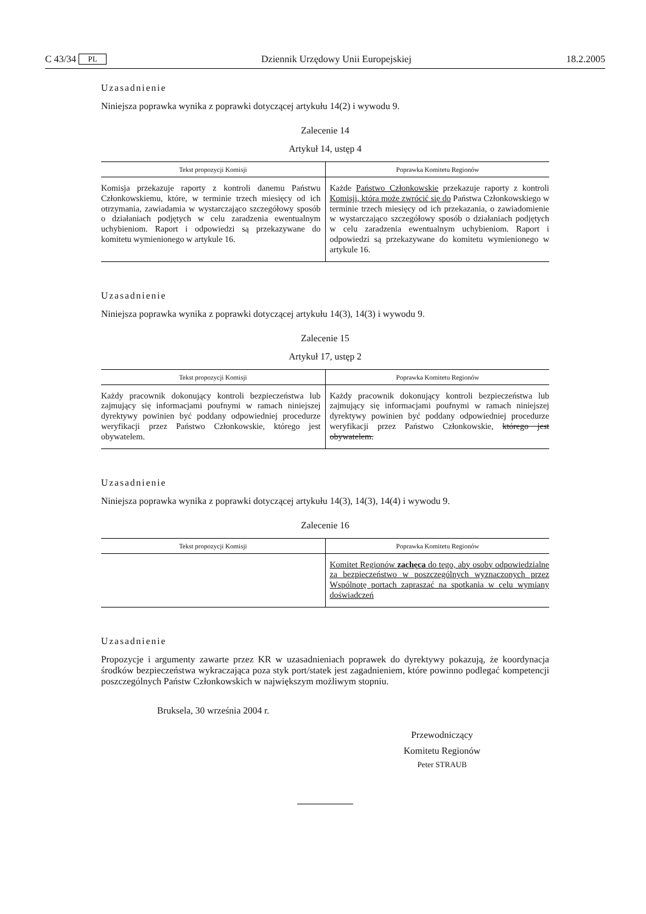C 43/34 PL Dziennik Urzędowy Unii Europejskiej 18.2.2005
Uzasadnienie
Niniejsza poprawka wynika z poprawki dotyczącej artykułu 14(2) i wywodu 9.
Zalecenie 14
Artykuł 14, ustęp 4
| Tekst propozycji Komisji | Poprawka Komitetu Regionów |
| --- | --- |
| Komisja przekazuje raporty z kontroli danemu Państwu Członkowskiemu, które, w terminie trzech miesięcy od ich otrzymania, zawiadamia w wystarczająco szczegółowy sposób o działaniach podjętych w celu zaradzenia ewentualnym uchybieniom. Raport i odpowiedzi są przekazywane do komitetu wymienionego w artykule 16. | Każde Państwo Członkowskie przekazuje raporty z kontroli Komisji, która może zwrócić się do Państwa Członkowskiego w terminie trzech miesięcy od ich przekazania, o zawiadomienie w wystarczająco szczegółowy sposób o działaniach podjętych w celu zaradzenia ewentualnym uchybieniom. Raport i odpowiedzi są przekazywane do komitetu wymienionego w artykule 16. |
Uzasadnienie
Niniejsza poprawka wynika z poprawki dotyczącej artykułu 14(3), 14(3) i wywodu 9.
Zalecenie 15
Artykuł 17, ustęp 2
| Tekst propozycji Komisji | Poprawka Komitetu Regionów |
| --- | --- |
| Każdy pracownik dokonujący kontroli bezpieczeństwa lub zajmujący się informacjami poufnymi w ramach niniejszej dyrektywy powinien być poddany odpowiedniej procedurze weryfikacji przez Państwo Członkowskie, którego jest obywatelem. | Każdy pracownik dokonujący kontroli bezpieczeństwa lub zajmujący się informacjami poufnymi w ramach niniejszej dyrektywy powinien być poddany odpowiedniej procedurze weryfikacji przez Państwo Członkowskie, którego jest obywatelem. |
Uzasadnienie
Niniejsza poprawka wynika z poprawki dotyczącej artykułu 14(3), 14(3), 14(4) i wywodu 9.
Zalecenie 16
| Tekst propozycji Komisji | Poprawka Komitetu Regionów |
| --- | --- |
| | Komitet Regionów zachęca do tego, aby osoby odpowiedzialne za bezpieczeństwo w poszczególnych wyznaczonych przez Wspólnotę portach zapraszać na spotkania w celu wymiany doświadczeń |
Uzasadnienie
Propozycje i argumenty zawarte przez KR w uzasadnieniach poprawek do dyrektywy pokazują, że koordynacja środków bezpieczeństwa wykraczająca poza styk port/statek jest zagadnieniem, które powinno podlegać kompetencji poszczególnych Państw Członkowskich w największym możliwym stopniu.
Bruksela, 30 września 2004 r.
Przewodniczący
Komitetu Regionów
Peter STRAUB